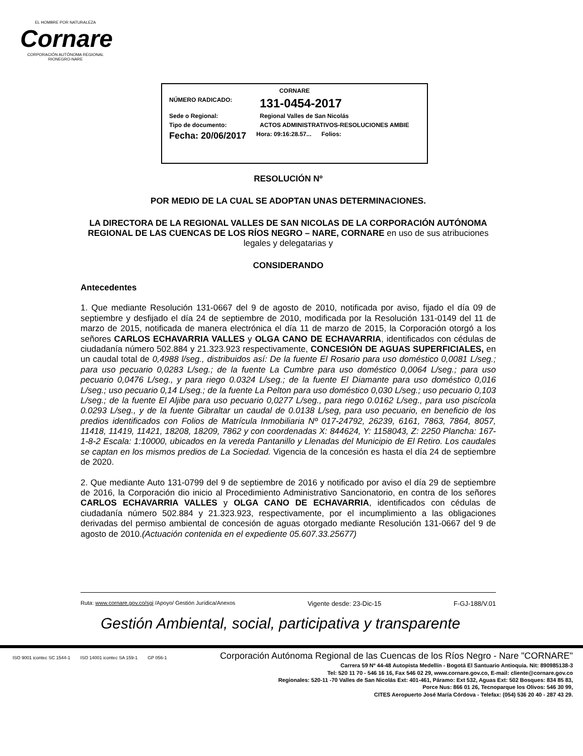EL HOMBRE POR NATURALEZA
Cornare
CORPORACIÓN AUTÓNOMA REGIONAL RIONEGRO-NARE
CORNARE
NÚMERO RADICADO: 131-0454-2017
Sede o Regional: Regional Valles de San Nicolás
Tipo de documento: ACTOS ADMINISTRATIVOS-RESOLUCIONES AMBIE
Fecha: 20/06/2017 Hora: 09:16:28.57... Folios:
RESOLUCIÓN Nº
POR MEDIO DE LA CUAL SE ADOPTAN UNAS DETERMINACIONES.
LA DIRECTORA DE LA REGIONAL VALLES DE SAN NICOLAS DE LA CORPORACIÓN AUTÓNOMA REGIONAL DE LAS CUENCAS DE LOS RÍOS NEGRO – NARE, CORNARE en uso de sus atribuciones legales y delegatarias y
CONSIDERANDO
Antecedentes
1. Que mediante Resolución 131-0667 del 9 de agosto de 2010, notificada por aviso, fijado el día 09 de septiembre y desfijado el día 24 de septiembre de 2010, modificada por la Resolución 131-0149 del 11 de marzo de 2015, notificada de manera electrónica el día 11 de marzo de 2015, la Corporación otorgó a los señores CARLOS ECHAVARRIA VALLES y OLGA CANO DE ECHAVARRIA, identificados con cédulas de ciudadanía número 502.884 y 21.323.923 respectivamente, CONCESIÓN DE AGUAS SUPERFICIALES, en un caudal total de 0,4988 l/seg., distribuidos así: De la fuente El Rosario para uso doméstico 0,0081 L/seg.; para uso pecuario 0,0283 L/seg.; de la fuente La Cumbre para uso doméstico 0,0064 L/seg.; para uso pecuario 0,0476 L/seg., y para riego 0.0324 L/seg.; de la fuente El Diamante para uso doméstico 0,016 L/seg.; uso pecuario 0,14 L/seg.; de la fuente La Pelton para uso doméstico 0,030 L/seg.; uso pecuario 0,103 L/seg.; de la fuente El Aljibe para uso pecuario 0,0277 L/seg., para riego 0.0162 L/seg., para uso piscícola 0.0293 L/seg., y de la fuente Gibraltar un caudal de 0.0138 L/seg, para uso pecuario, en beneficio de los predios identificados con Folios de Matrícula Inmobiliaria Nº 017-24792, 26239, 6161, 7863, 7864, 8057, 11418, 11419, 11421, 18208, 18209, 7862 y con coordenadas X: 844624, Y: 1158043, Z: 2250 Plancha: 167-1-8-2 Escala: 1:10000, ubicados en la vereda Pantanillo y Llenadas del Municipio de El Retiro. Los caudales se captan en los mismos predios de La Sociedad. Vigencia de la concesión es hasta el día 24 de septiembre de 2020.
2. Que mediante Auto 131-0799 del 9 de septiembre de 2016 y notificado por aviso el día 29 de septiembre de 2016, la Corporación dio inicio al Procedimiento Administrativo Sancionatorio, en contra de los señores CARLOS ECHAVARRIA VALLES y OLGA CANO DE ECHAVARRIA, identificados con cédulas de ciudadanía número 502.884 y 21.323.923, respectivamente, por el incumplimiento a las obligaciones derivadas del permiso ambiental de concesión de aguas otorgado mediante Resolución 131-0667 del 9 de agosto de 2010.(Actuación contenida en el expediente 05.607.33.25677)
Ruta: www.cornare.gov.co/sgi /Apoyo/ Gestión Jurídica/Anexos Vigente desde: 23-Dic-15 F-GJ-188/V.01
Gestión Ambiental, social, participativa y transparente
ISO 9001 icontec SC 1544-1 ISO 14001 icontec SA 159-1 GP 056-1
Corporación Autónoma Regional de las Cuencas de los Ríos Negro - Nare "CORNARE"
Carrera 59 Nº 44-48 Autopista Medellín - Bogotá El Santuario Antioquia. Nit: 890985138-3
Tel: 520 11 70 - 546 16 16, Fax 546 02 29, www.cornare.gov.co, E-mail: cliente@cornare.gov.co
Regionales: 520-11 -70 Valles de San Nicolás Ext: 401-461, Páramo: Ext 532, Aguas Ext: 502 Bosques: 834 85 83,
Porce Nus: 866 01 26, Tecnoparque los Olivos: 546 30 99,
CITES Aeropuerto José María Córdova - Telefax: (054) 536 20 40 - 287 43 29.